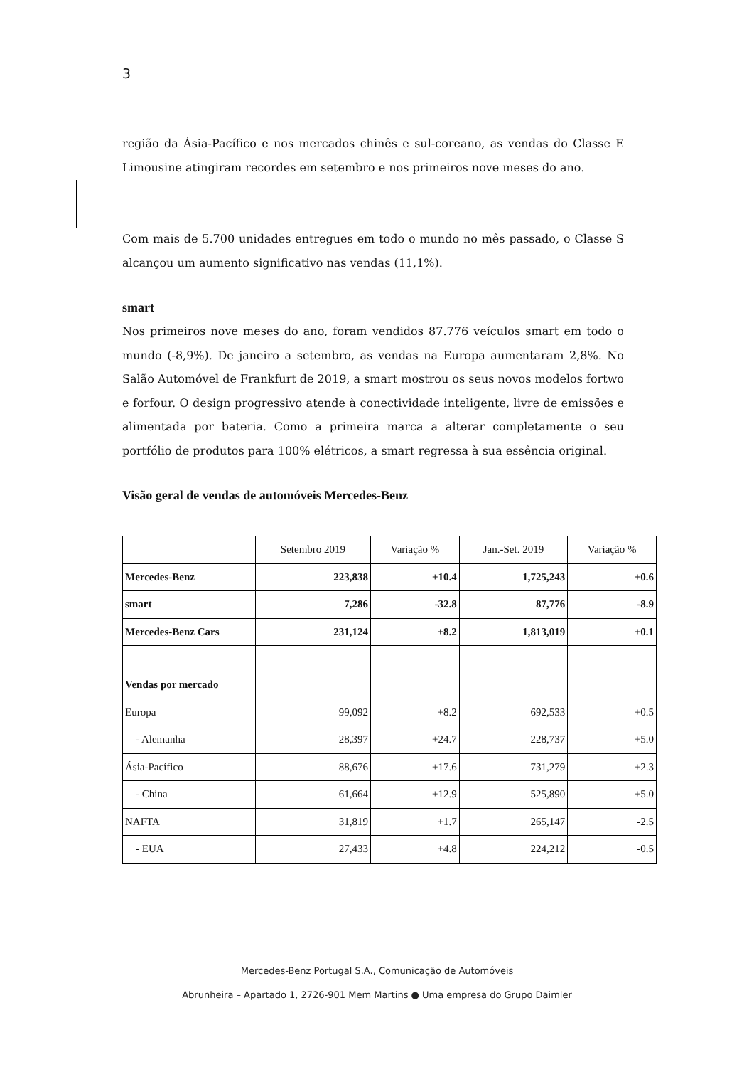3
região da Ásia-Pacífico e nos mercados chinês e sul-coreano, as vendas do Classe E Limousine atingiram recordes em setembro e nos primeiros nove meses do ano.
Com mais de 5.700 unidades entregues em todo o mundo no mês passado, o Classe S alcançou um aumento significativo nas vendas (11,1%).
smart
Nos primeiros nove meses do ano, foram vendidos 87.776 veículos smart em todo o mundo (-8,9%). De janeiro a setembro, as vendas na Europa aumentaram 2,8%. No Salão Automóvel de Frankfurt de 2019, a smart mostrou os seus novos modelos fortwo e forfour. O design progressivo atende à conectividade inteligente, livre de emissões e alimentada por bateria. Como a primeira marca a alterar completamente o seu portfólio de produtos para 100% elétricos, a smart regressa à sua essência original.
Visão geral de vendas de automóveis Mercedes-Benz
| | Setembro 2019 | Variação % | Jan.-Set. 2019 | Variação % |
| Mercedes-Benz | 223,838 | +10.4 | 1,725,243 | +0.6 |
| smart | 7,286 | -32.8 | 87,776 | -8.9 |
| Mercedes-Benz Cars | 231,124 | +8.2 | 1,813,019 | +0.1 |
| Vendas por mercado | | | | |
| Europa | 99,092 | +8.2 | 692,533 | +0.5 |
| - Alemanha | 28,397 | +24.7 | 228,737 | +5.0 |
| Ásia-Pacífico | 88,676 | +17.6 | 731,279 | +2.3 |
| - China | 61,664 | +12.9 | 525,890 | +5.0 |
| NAFTA | 31,819 | +1.7 | 265,147 | -2.5 |
| - EUA | 27,433 | +4.8 | 224,212 | -0.5 |
Mercedes-Benz Portugal S.A., Comunicação de Automóveis
Abrunheira – Apartado 1, 2726-901 Mem Martins ● Uma empresa do Grupo Daimler